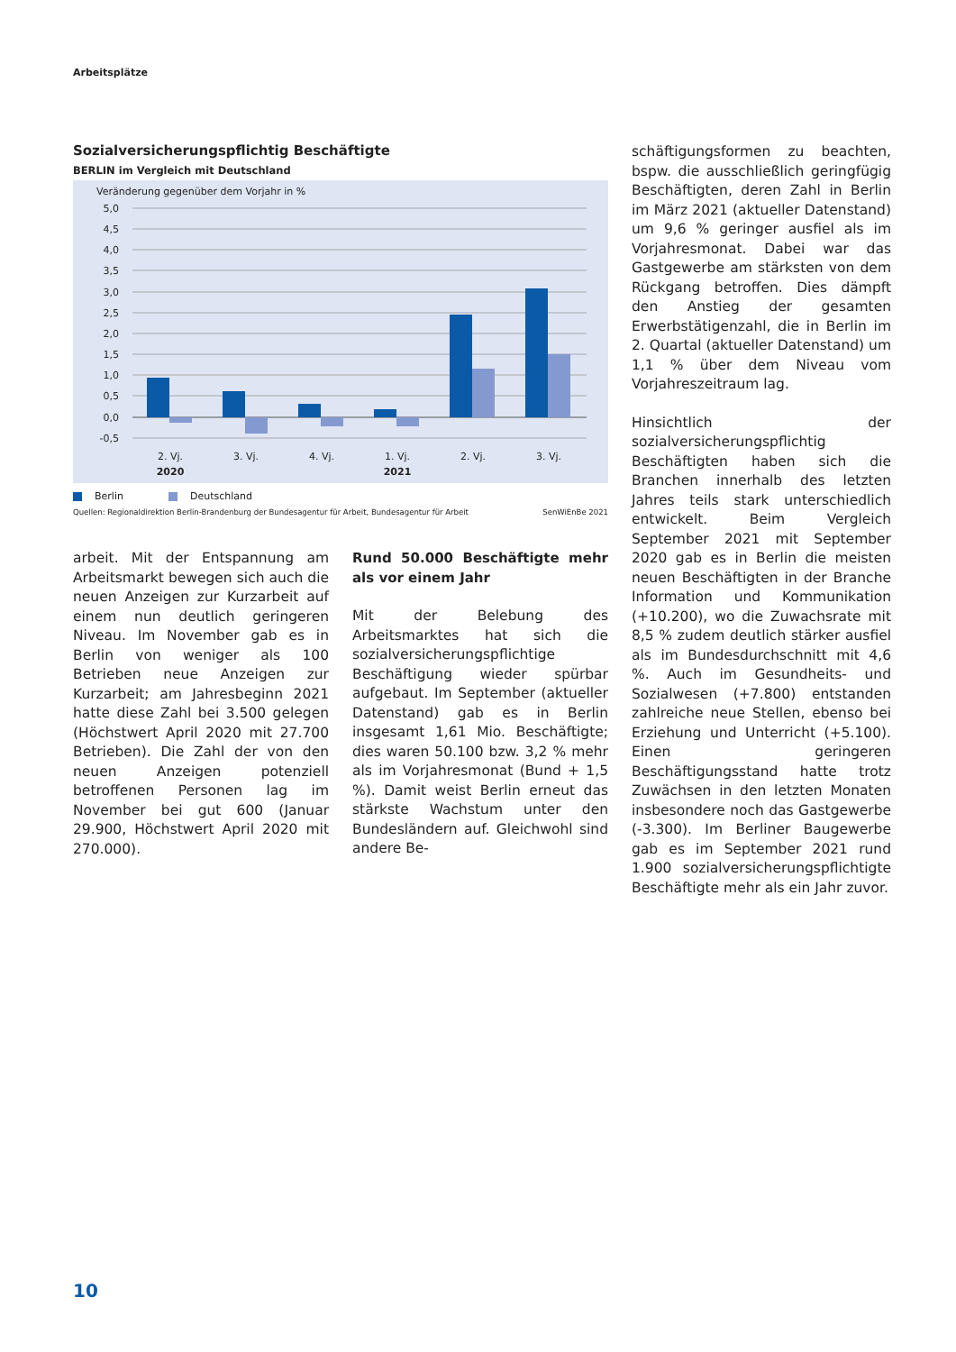Arbeitsplätze
Sozialversicherungspflichtig Beschäftigte
BERLIN im Vergleich mit Deutschland
Veränderung gegenüber dem Vorjahr in %
5,0
4,5
4,0
3,5
3,0
2,5
2,0
1,5
1,0
0,5
0,0
-0,5
2. Vj.
3. Vj.
4. Vj.
1. Vj.
2. Vj.
3. Vj.
2020
2021
Berlin Deutschland
Quellen: Regionaldirektion Berlin-Brandenburg der Bundesagentur für Arbeit, Bundesagentur für Arbeit SenWiEnBe 2021
arbeit. Mit der Entspannung am Arbeitsmarkt bewegen sich auch die neuen Anzeigen zur Kurzarbeit auf einem nun deutlich geringeren Niveau. Im November gab es in Berlin von weniger als 100 Betrieben neue Anzeigen zur Kurzarbeit; am Jahresbeginn 2021 hatte diese Zahl bei 3.500 gelegen (Höchstwert April 2020 mit 27.700 Betrieben). Die Zahl der von den neuen Anzeigen potenziell betroffenen Personen lag im November bei gut 600 (Januar 29.900, Höchstwert April 2020 mit 270.000).
Rund 50.000 Beschäftigte mehr als vor einem Jahr
Mit der Belebung des Arbeitsmarktes hat sich die sozialversicherungspflichtige Beschäftigung wieder spürbar aufgebaut. Im September (aktueller Datenstand) gab es in Berlin insgesamt 1,61 Mio. Beschäftigte; dies waren 50.100 bzw. 3,2 % mehr als im Vorjahresmonat (Bund + 1,5 %). Damit weist Berlin erneut das stärkste Wachstum unter den Bundesländern auf. Gleichwohl sind andere Be-
schäftigungsformen zu beachten, bspw. die ausschließlich geringfügig Beschäftigten, deren Zahl in Berlin im März 2021 (aktueller Datenstand) um 9,6 % geringer ausfiel als im Vorjahresmonat. Dabei war das Gastgewerbe am stärksten von dem Rückgang betroffen. Dies dämpft den Anstieg der gesamten Erwerbstätigenzahl, die in Berlin im 2. Quartal (aktueller Datenstand) um 1,1 % über dem Niveau vom Vorjahreszeitraum lag.
Hinsichtlich der sozialversicherungspflichtig Beschäftigten haben sich die Branchen innerhalb des letzten Jahres teils stark unterschiedlich entwickelt. Beim Vergleich September 2021 mit September 2020 gab es in Berlin die meisten neuen Beschäftigten in der Branche Information und Kommunikation (+10.200), wo die Zuwachsrate mit 8,5 % zudem deutlich stärker ausfiel als im Bundesdurchschnitt mit 4,6 %. Auch im Gesundheits- und Sozialwesen (+7.800) entstanden zahlreiche neue Stellen, ebenso bei Erziehung und Unterricht (+5.100). Einen geringeren Beschäftigungsstand hatte trotz Zuwächsen in den letzten Monaten insbesondere noch das Gastgewerbe (-3.300). Im Berliner Baugewerbe gab es im September 2021 rund 1.900 sozialversicherungspflichtigte Beschäftigte mehr als ein Jahr zuvor.
10